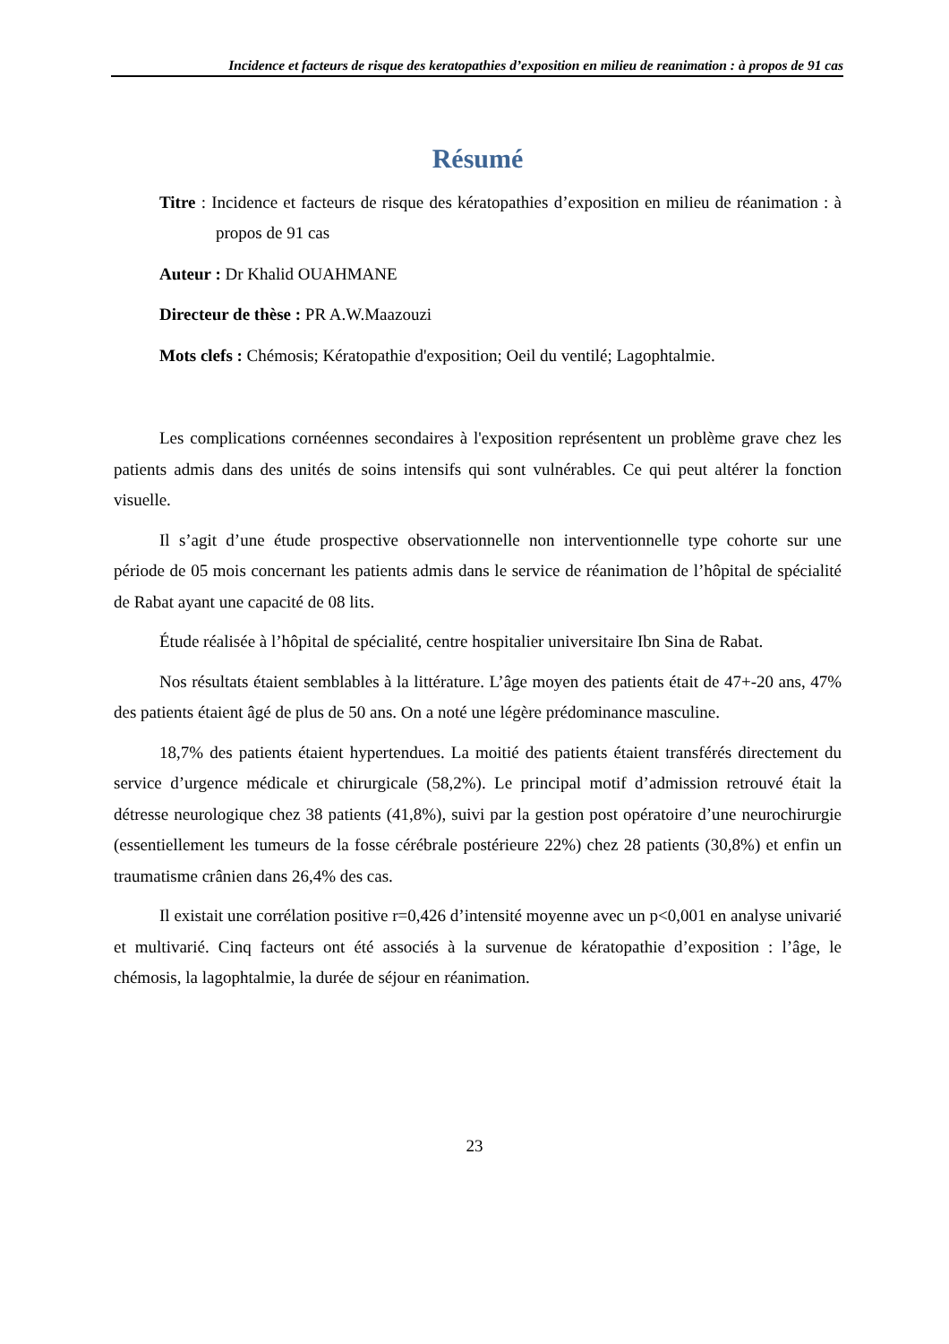Incidence et facteurs de risque des keratopathies d’exposition en milieu de reanimation : à propos de 91 cas
Résumé
Titre : Incidence et facteurs de risque des kératopathies d’exposition en milieu de réanimation : à propos de 91 cas
Auteur : Dr Khalid OUAHMANE
Directeur de thèse : PR A.W.Maazouzi
Mots clefs : Chémosis; Kératopathie d'exposition; Oeil du ventilé; Lagophtalmie.
Les complications cornéennes secondaires à l'exposition représentent un problème grave chez les patients admis dans des unités de soins intensifs qui sont vulnérables. Ce qui peut altérer la fonction visuelle.
Il s’agit d’une étude prospective observationnelle non interventionnelle type cohorte sur une période de 05 mois concernant les patients admis dans le service de réanimation de l’hôpital de spécialité de Rabat ayant une capacité de 08 lits.
Étude réalisée à l’hôpital de spécialité, centre hospitalier universitaire Ibn Sina de Rabat.
Nos résultats étaient semblables à la littérature. L’âge moyen des patients était de 47+-20 ans, 47% des patients étaient âgé de plus de 50 ans. On a noté une légère prédominance masculine.
18,7% des patients étaient hypertendues. La moitié des patients étaient transférés directement du service d’urgence médicale et chirurgicale (58,2%). Le principal motif d’admission retrouvé était la détresse neurologique chez 38 patients (41,8%), suivi par la gestion post opératoire d’une neurochirurgie (essentiellement les tumeurs de la fosse cérébrale postérieure 22%) chez 28 patients (30,8%) et enfin un traumatisme crânien dans 26,4% des cas.
Il existait une corrélation positive r=0,426 d’intensité moyenne avec un p<0,001 en analyse univarié et multivarié. Cinq facteurs ont été associés à la survenue de kératopathie d’exposition : l’âge, le chémosis, la lagophtalmie, la durée de séjour en réanimation.
23